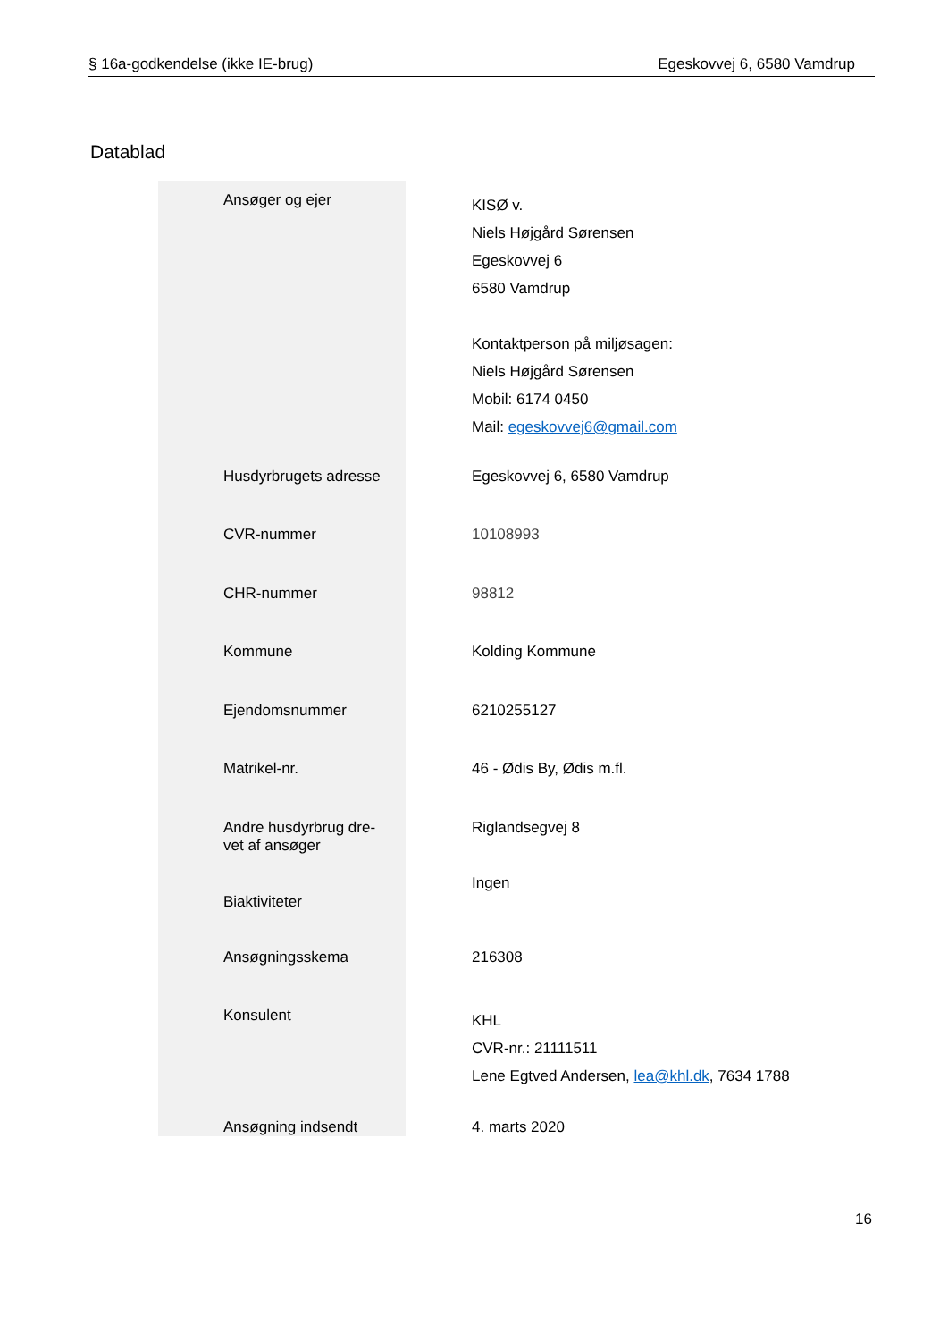§ 16a-godkendelse (ikke IE-brug) Egeskovvej 6, 6580 Vamdrup
Datablad
| Ansøger og ejer | KISØ v. Niels Højgård Sørensen Egeskovvej 6 6580 Vamdrup Kontaktperson på miljøsagen: Niels Højgård Sørensen Mobil: 6174 0450 Mail: egeskovvej6@gmail.com |
| Husdyrbrugets adresse | Egeskovvej 6, 6580 Vamdrup |
| CVR-nummer | 10108993 |
| CHR-nummer | 98812 |
| Kommune | Kolding Kommune |
| Ejendomsnummer | 6210255127 |
| Matrikel-nr. | 46 - Ødis By, Ødis m.fl. |
| Andre husdyrbrug dre- vet af ansøger | Riglandsegvej 8 |
| Biaktiviteter | Ingen |
| Ansøgningsskema | 216308 |
| Konsulent | KHL CVR-nr.: 21111511 Lene Egtved Andersen, lea@khl.dk , 7634 1788 |
| Ansøgning indsendt | 4. marts 2020 |
16